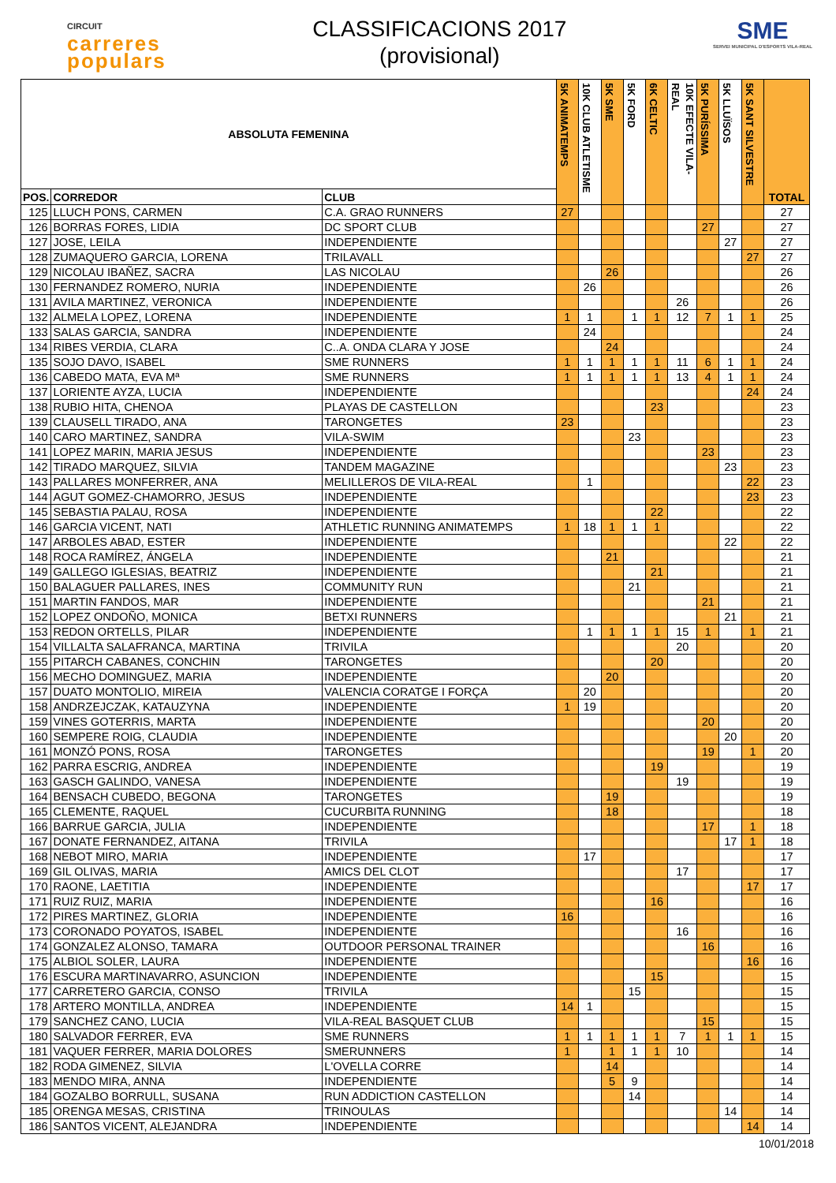CIRCUIT
carreres
populars
CLASSIFICACIONS 2017
(provisional)
SME
SERVEI MUNICIPAL D'ESPORTS VILA-REAL
| ABSOLUTA FEMENINA | | | 5K ANIMATEMPS | 10K CLUB ATLETISME | 5K SME | 5K FORD | 6K CELTIC | 10K EFECTE VILA-REAL | 5K PURÍSSIMA | 5K LLUÏSOS | 5K SANT SILVESTRE | TOTAL |
| --- | --- | --- | --- | --- | --- | --- | --- | --- | --- | --- | --- | --- |
| POS. | CORREDOR | CLUB | | | | | | | | | | |
| 125 | LLUCH PONS, CARMEN | C.A. GRAO RUNNERS | 27 | | | | | | | | | 27 |
| 126 | BORRAS FORES, LIDIA | DC SPORT CLUB | | | | | | | 27 | | | 27 |
| 127 | JOSE, LEILA | INDEPENDIENTE | | | | | | | | 27 | | 27 |
| 128 | ZUMAQUERO GARCIA, LORENA | TRILAVALL | | | | | | | | | 27 | 27 |
| 129 | NICOLAU IBAÑEZ, SACRA | LAS NICOLAU | | | 26 | | | | | | | 26 |
| 130 | FERNANDEZ ROMERO, NURIA | INDEPENDIENTE | | 26 | | | | | | | | 26 |
| 131 | AVILA MARTINEZ, VERONICA | INDEPENDIENTE | | | | | | 26 | | | | 26 |
| 132 | ALMELA LOPEZ, LORENA | INDEPENDIENTE | 1 | 1 | | 1 | 1 | 12 | 7 | 1 | 1 | 25 |
| 133 | SALAS GARCIA, SANDRA | INDEPENDIENTE | | 24 | | | | | | | | 24 |
| 134 | RIBES VERDIA, CLARA | C..A. ONDA CLARA Y JOSE | | | 24 | | | | | | | 24 |
| 135 | SOJO DAVO, ISABEL | SME RUNNERS | 1 | 1 | 1 | 1 | 1 | 11 | 6 | 1 | 1 | 24 |
| 136 | CABEDO MATA, EVA Mª | SME RUNNERS | 1 | 1 | 1 | 1 | 1 | 13 | 4 | 1 | 1 | 24 |
| 137 | LORIENTE AYZA, LUCIA | INDEPENDIENTE | | | | | | | | | 24 | 24 |
| 138 | RUBIO HITA, CHENOA | PLAYAS DE CASTELLON | | | | | 23 | | | | | 23 |
| 139 | CLAUSELL TIRADO, ANA | TARONGETES | 23 | | | | | | | | | 23 |
| 140 | CARO MARTINEZ, SANDRA | VILA-SWIM | | | | 23 | | | | | | 23 |
| 141 | LOPEZ MARIN, MARIA JESUS | INDEPENDIENTE | | | | | | | 23 | | | 23 |
| 142 | TIRADO MARQUEZ, SILVIA | TANDEM MAGAZINE | | | | | | | | 23 | | 23 |
| 143 | PALLARES MONFERRER, ANA | MELILLEROS DE VILA-REAL | | 1 | | | | | | | 22 | 23 |
| 144 | AGUT GOMEZ-CHAMORRO, JESUS | INDEPENDIENTE | | | | | | | | | 23 | 23 |
| 145 | SEBASTIA PALAU, ROSA | INDEPENDIENTE | | | | | 22 | | | | | 22 |
| 146 | GARCIA VICENT, NATI | ATHLETIC RUNNING ANIMATEMPS | 1 | 18 | 1 | 1 | 1 | | | | | 22 |
| 147 | ARBOLES ABAD, ESTER | INDEPENDIENTE | | | | | | | | 22 | | 22 |
| 148 | ROCA RAMÍREZ, ÁNGELA | INDEPENDIENTE | | | 21 | | | | | | | 21 |
| 149 | GALLEGO IGLESIAS, BEATRIZ | INDEPENDIENTE | | | | | 21 | | | | | 21 |
| 150 | BALAGUER PALLARES, INES | COMMUNITY RUN | | | | 21 | | | | | | 21 |
| 151 | MARTIN FANDOS, MAR | INDEPENDIENTE | | | | | | | 21 | | | 21 |
| 152 | LOPEZ ONDOÑO, MONICA | BETXI RUNNERS | | | | | | | | 21 | | 21 |
| 153 | REDON ORTELLS, PILAR | INDEPENDIENTE | | 1 | 1 | 1 | 1 | 15 | 1 | | 1 | 21 |
| 154 | VILLALTA SALAFRANCA, MARTINA | TRIVILA | | | | | | 20 | | | | 20 |
| 155 | PITARCH CABANES, CONCHIN | TARONGETES | | | | | 20 | | | | | 20 |
| 156 | MECHO DOMINGUEZ, MARIA | INDEPENDIENTE | | | 20 | | | | | | | 20 |
| 157 | DUATO MONTOLIO, MIREIA | VALENCIA CORATGE I FORÇA | | 20 | | | | | | | | 20 |
| 158 | ANDRZEJCZAK, KATAUZYNA | INDEPENDIENTE | 1 | 19 | | | | | | | | 20 |
| 159 | VINES GOTERRIS, MARTA | INDEPENDIENTE | | | | | | | 20 | | | 20 |
| 160 | SEMPERE ROIG, CLAUDIA | INDEPENDIENTE | | | | | | | | 20 | | 20 |
| 161 | MONZÓ PONS, ROSA | TARONGETES | | | | | | | 19 | | 1 | 20 |
| 162 | PARRA ESCRIG, ANDREA | INDEPENDIENTE | | | | | 19 | | | | | 19 |
| 163 | GASCH GALINDO, VANESA | INDEPENDIENTE | | | | | | 19 | | | | 19 |
| 164 | BENSACH CUBEDO, BEGONA | TARONGETES | | | 19 | | | | | | | 19 |
| 165 | CLEMENTE, RAQUEL | CUCURBITA RUNNING | | | 18 | | | | | | | 18 |
| 166 | BARRUE GARCIA, JULIA | INDEPENDIENTE | | | | | | | 17 | | 1 | 18 |
| 167 | DONATE FERNANDEZ, AITANA | TRIVILA | | | | | | | | 17 | 1 | 18 |
| 168 | NEBOT MIRO, MARIA | INDEPENDIENTE | | 17 | | | | | | | | 17 |
| 169 | GIL OLIVAS, MARIA | AMICS DEL CLOT | | | | | | 17 | | | | 17 |
| 170 | RAONE, LAETITIA | INDEPENDIENTE | | | | | | | | | 17 | 17 |
| 171 | RUIZ RUIZ, MARIA | INDEPENDIENTE | | | | | 16 | | | | | 16 |
| 172 | PIRES MARTINEZ, GLORIA | INDEPENDIENTE | 16 | | | | | | | | | 16 |
| 173 | CORONADO POYATOS, ISABEL | INDEPENDIENTE | | | | | | 16 | | | | 16 |
| 174 | GONZALEZ ALONSO, TAMARA | OUTDOOR PERSONAL TRAINER | | | | | | | 16 | | | 16 |
| 175 | ALBIOL SOLER, LAURA | INDEPENDIENTE | | | | | | | | | 16 | 16 |
| 176 | ESCURA MARTINAVARRO, ASUNCION | INDEPENDIENTE | | | | | 15 | | | | | 15 |
| 177 | CARRETERO GARCIA, CONSO | TRIVILA | | | | 15 | | | | | | 15 |
| 178 | ARTERO MONTILLA, ANDREA | INDEPENDIENTE | 14 | 1 | | | | | | | | 15 |
| 179 | SANCHEZ CANO, LUCIA | VILA-REAL BASQUET CLUB | | | | | | | 15 | | | 15 |
| 180 | SALVADOR FERRER, EVA | SME RUNNERS | 1 | 1 | 1 | 1 | 1 | 7 | 1 | 1 | 1 | 15 |
| 181 | VAQUER FERRER, MARIA DOLORES | SMERUNNERS | 1 | | 1 | 1 | 1 | 10 | | | | 14 |
| 182 | RODA GIMENEZ, SILVIA | L'OVELLA CORRE | | | 14 | | | | | | | 14 |
| 183 | MENDO MIRA, ANNA | INDEPENDIENTE | | | 5 | 9 | | | | | | 14 |
| 184 | GOZALBO BORRULL, SUSANA | RUN ADDICTION CASTELLON | | | | 14 | | | | | | 14 |
| 185 | ORENGA MESAS, CRISTINA | TRINOULAS | | | | | | | | 14 | | 14 |
| 186 | SANTOS VICENT, ALEJANDRA | INDEPENDIENTE | | | | | | | | | 14 | 14 |
10/01/2018